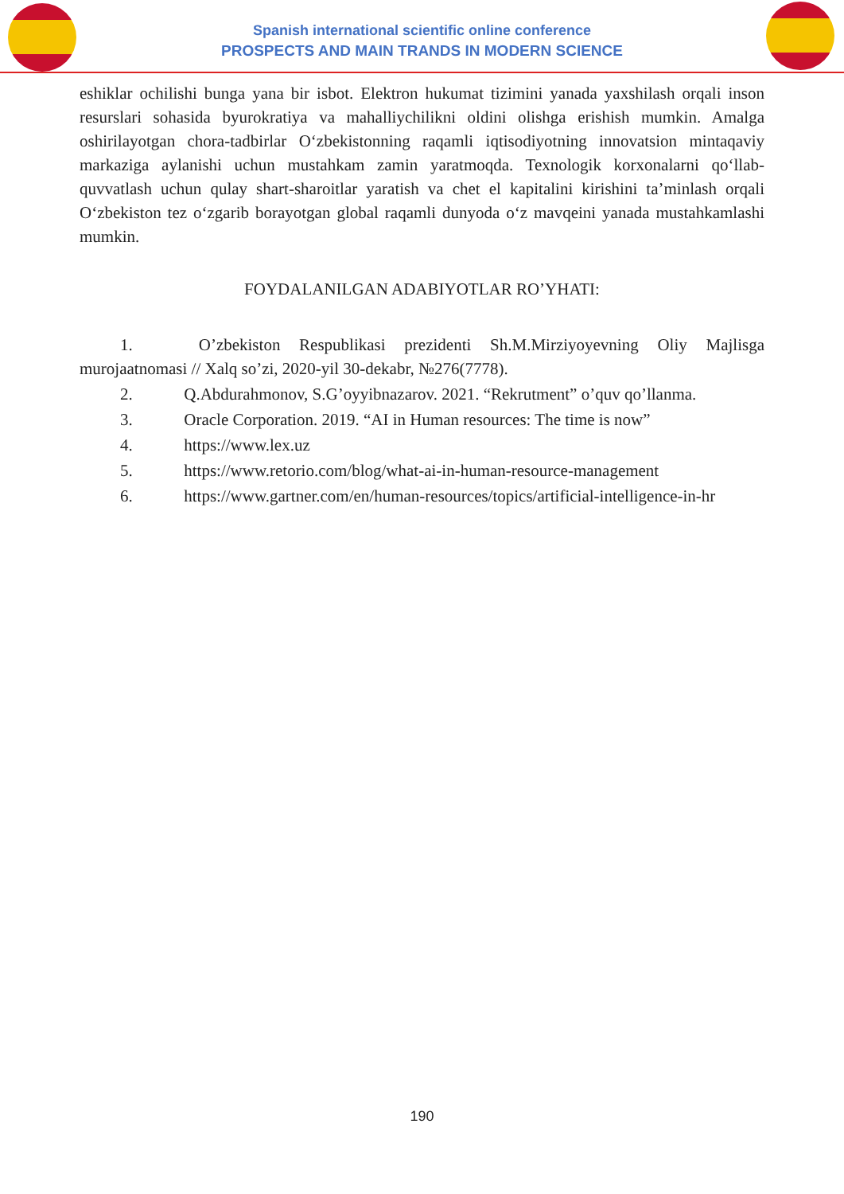Spanish international scientific online conference
PROSPECTS AND MAIN TRANDS IN MODERN SCIENCE
eshiklar ochilishi bunga yana bir isbot. Elektron hukumat tizimini yanada yaxshilash orqali inson resurslari sohasida byurokratiya va mahalliychilikni oldini olishga erishish mumkin. Amalga oshirilayotgan chora-tadbirlar O‘zbekistonning raqamli iqtisodiyotning innovatsion mintaqaviy markaziga aylanishi uchun mustahkam zamin yaratmoqda. Texnologik korxonalarni qo‘llab-quvvatlash uchun qulay shart-sharoitlar yaratish va chet el kapitalini kirishini ta’minlash orqali O‘zbekiston tez o‘zgarib borayotgan global raqamli dunyoda o‘z mavqeini yanada mustahkamlashi mumkin.
FOYDALANILGAN ADABIYOTLAR RO’YHATI:
1. O’zbekiston Respublikasi prezidenti Sh.M.Mirziyoyevning Oliy Majlisga murojaatnomasi // Xalq so’zi, 2020-yil 30-dekabr, №276(7778).
2. Q.Abdurahmonov, S.G’oyyibnazarov. 2021. “Rekrutment” o’quv qo’llanma.
3. Oracle Corporation. 2019. “AI in Human resources: The time is now”
4. https://www.lex.uz
5. https://www.retorio.com/blog/what-ai-in-human-resource-management
6. https://www.gartner.com/en/human-resources/topics/artificial-intelligence-in-hr
190